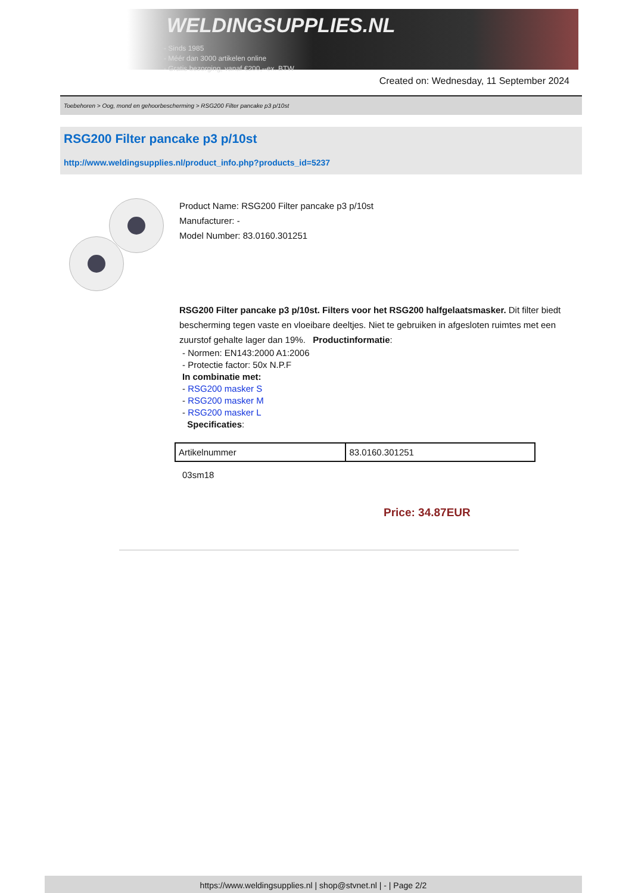WELDINGSUPPLIES.NL
- Sinds 1985
- Méér dan 3000 artikelen online
- Gratis bezorging, vanaf €200,--ex. BTW
Created on: Wednesday, 11 September 2024
Toebehoren > Oog, mond en gehoorbescherming > RSG200 Filter pancake p3 p/10st
RSG200 Filter pancake p3 p/10st
http://www.weldingsupplies.nl/product_info.php?products_id=5237
Product Name: RSG200 Filter pancake p3 p/10st
Manufacturer: -
Model Number: 83.0160.301251
RSG200 Filter pancake p3 p/10st. Filters voor het RSG200 halfgelaatsmasker. Dit filter biedt bescherming tegen vaste en vloeibare deeltjes. Niet te gebruiken in afgesloten ruimtes met een zuurstof gehalte lager dan 19%. Productinformatie:
- Normen: EN143:2000 A1:2006
- Protectie factor: 50x N.P.F
In combinatie met:
- RSG200 masker S
- RSG200 masker M
- RSG200 masker L
Specificaties:
| Artikelnummer | 83.0160.301251 |
03sm18
Price: 34.87EUR
https://www.weldingsupplies.nl | shop@stvnet.nl | - | Page 2/2